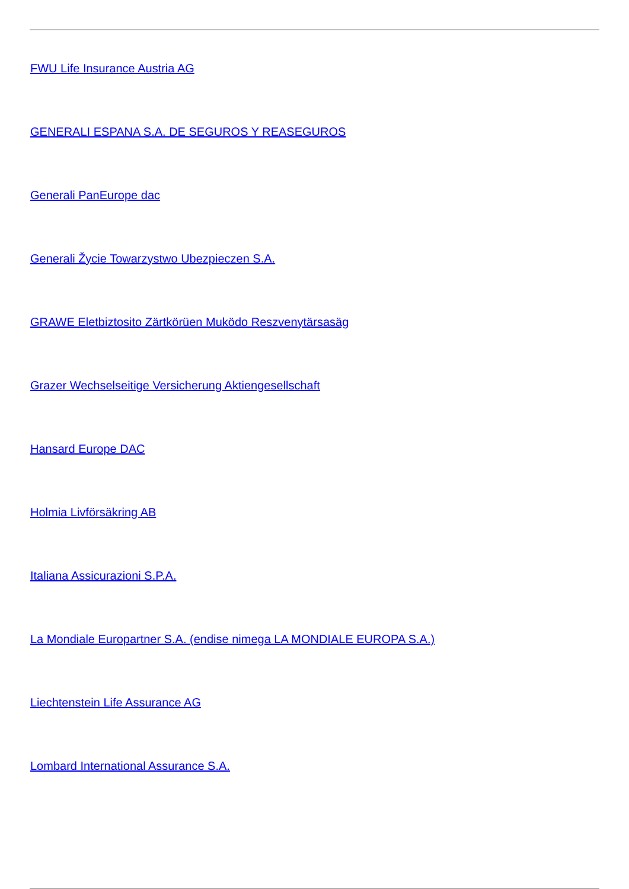FWU Life Insurance Austria AG
GENERALI ESPANA S.A. DE SEGUROS Y REASEGUROS
Generali PanEurope dac
Generali Žycie Towarzystwo Ubezpieczen S.A.
GRAWE Eletbiztosito Zärtkörüen Muködo Reszvenytärsasäg
Grazer Wechselseitige Versicherung Aktiengesellschaft
Hansard Europe DAC
Holmia Livförsäkring AB
Italiana Assicurazioni S.P.A.
La Mondiale Europartner S.A. (endise nimega LA MONDIALE EUROPA S.A.)
Liechtenstein Life Assurance AG
Lombard International Assurance S.A.